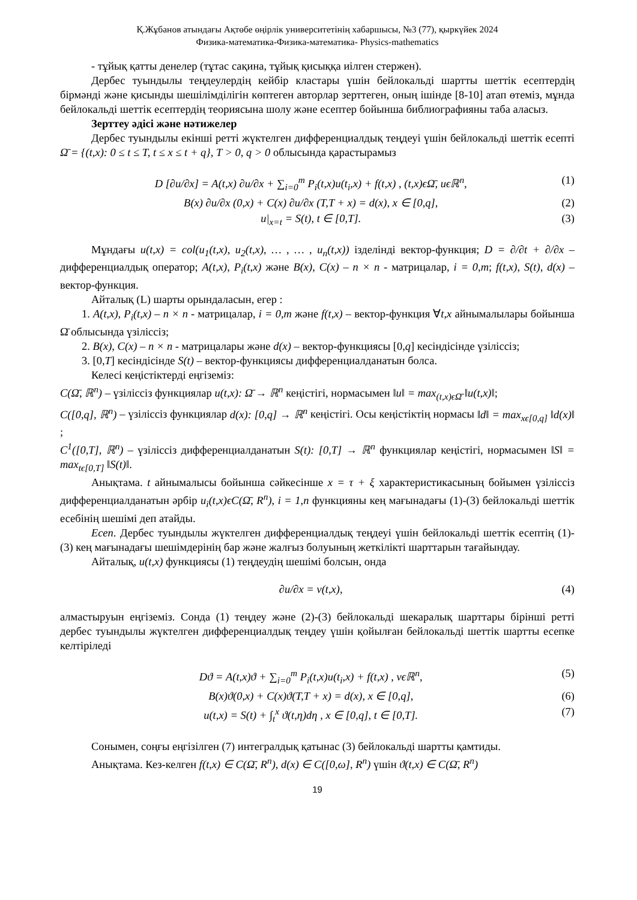Қ.Жұбанов атындағы Ақтөбе өңірлік университетінің хабаршысы, №3 (77), қыркүйек 2024
Физика-математика-Физика-математика- Physics-mathematics
- тұйық қатты денелер (тұтас сақина, тұйық қисыққа иілген стержен).
Дербес туындылы теңдеулердің кейбір кластары үшін бейлокальді шартты шеттік есептердің бірмәнді және қисынды шешілімділігін көптеген авторлар зерттеген, оның ішінде [8-10] атап өтеміз, мұнда бейлокальді шеттік есептердің теориясына шолу және есептер бойынша библиографияны таба аласыз.
Зерттеу әдісі және нәтижелер
Дербес туындылы екінші ретті жүктелген дифференциалдық теңдеуі үшін бейлокальді шеттік есепті Ω̄ = {(t,x): 0 ≤ t ≤ T, t ≤ x ≤ t + q}, T > 0, q > 0 облысында қарастырамыз
D [∂u/∂x] = A(t,x) ∂u/∂x + ∑<sub>i=0</sub><sup>m</sup> P<sub>i</sub>(t,x)u(t<sub>i</sub>,x) + f(t,x) , (t,x)ϵΩ̄, uϵℝ<sup>n</sup>, (1)
B(x) ∂u/∂x (0,x) + C(x) ∂u/∂x (T,T + x) = d(x), x ∈ [0,q], (2)
u|<sub>x=t</sub> = S(t), t ∈ [0,T]. (3)
Мұндағы u(t,x) = col(u<sub>1</sub>(t,x), u<sub>2</sub>(t,x), … , … , u<sub>n</sub>(t,x)) ізделінді вектор-функция; D = ∂/∂t + ∂/∂x – дифференциалдық оператор; A(t,x), P<sub>i</sub>(t,x) және B(x), C(x) – n × n - матрицалар, i = 0,m; f(t,x), S(t), d(x) – вектор-функция.
Айталық (L) шарты орындаласын, егер :
1. A(t,x), P<sub>i</sub>(t,x) – n × n - матрицалар, i = 0,m және f(t,x) – вектор-функция ∀t,x айнымалылары бойынша Ω̄ облысында үзіліссіз;
2. B(x), C(x) – n × n - матрицалары және d(x) – вектор-функциясы [0,q] кесіндісінде үзіліссіз;
3. [0,T] кесіндісінде S(t) – вектор-функциясы дифференциалданатын болса.
Келесі кеңістіктерді еңгіземіз:
C(Ω̄, ℝ<sup>n</sup>) – үзіліссіз функциялар u(t,x): Ω̄ → ℝ<sup>n</sup> кеңістігі, нормасымен ‖u‖ = max<sub>(t,x)ϵΩ̄</sub> ‖u(t,x)‖;
C([0,q], ℝ<sup>n</sup>) – үзіліссіз функциялар d(x): [0,q] → ℝ<sup>n</sup> кеңістігі. Осы кеңістіктің нормасы ‖d‖ = max<sub>xϵ[0,q]</sub> ‖d(x)‖ ;
C<sup>1</sup>([0,T], ℝ<sup>n</sup>) – үзіліссіз дифференциалданатын S(t): [0,T] → ℝ<sup>n</sup> функциялар кеңістігі, нормасымен ‖S‖ = max<sub>tϵ[0,T]</sub> ‖S(t)‖.
Анықтама. t айнымалысы бойынша сәйкесінше x = τ + ξ характеристикасының бойымен үзіліссіз дифференциалданатын әрбір u<sub>i</sub>(t,x)ϵC(Ω̄, R<sup>n</sup>), i = 1,n функцияны кең мағынадағы (1)-(3) бейлокальді шеттік есебінің шешімі деп атайды.
Есеп. Дербес туындылы жүктелген дифференциалдық теңдеуі үшін бейлокальді шеттік есептің (1)-(3) кең мағынадағы шешімдерінің бар және жалғыз болуының жеткілікті шарттарын тағайындау.
Айталық, u(t,x) функциясы (1) теңдеудің шешімі болсын, онда
∂u/∂x = v(t,x), (4)
алмастыруын еңгіземіз. Сонда (1) теңдеу және (2)-(3) бейлокальді шекаралық шарттары бірінші ретті дербес туындылы жүктелген дифференциалдық теңдеу үшін қойылған бейлокальді шеттік шартты есепке келтіріледі
Dϑ = A(t,x)ϑ + ∑<sub>i=0</sub><sup>m</sup> P<sub>i</sub>(t,x)u(t<sub>i</sub>,x) + f(t,x) , vϵℝ<sup>n</sup>, (5)
B(x)ϑ(0,x) + C(x)ϑ(T,T + x) = d(x), x ∈ [0,q], (6)
u(t,x) = S(t) + ∫<sub>t</sub><sup>x</sup> ϑ(t,η)dη , x ∈ [0,q], t ∈ [0,T]. (7)
Сонымен, соңғы еңгізілген (7) интегралдық қатынас (3) бейлокальді шартты қамтиды.
Анықтама. Кез-келген f(t,x) ∈ C(Ω̄, R<sup>n</sup>), d(x) ∈ C([0,ω], R<sup>n</sup>) үшін ϑ(t,x) ∈ C(Ω̄, R<sup>n</sup>)
19